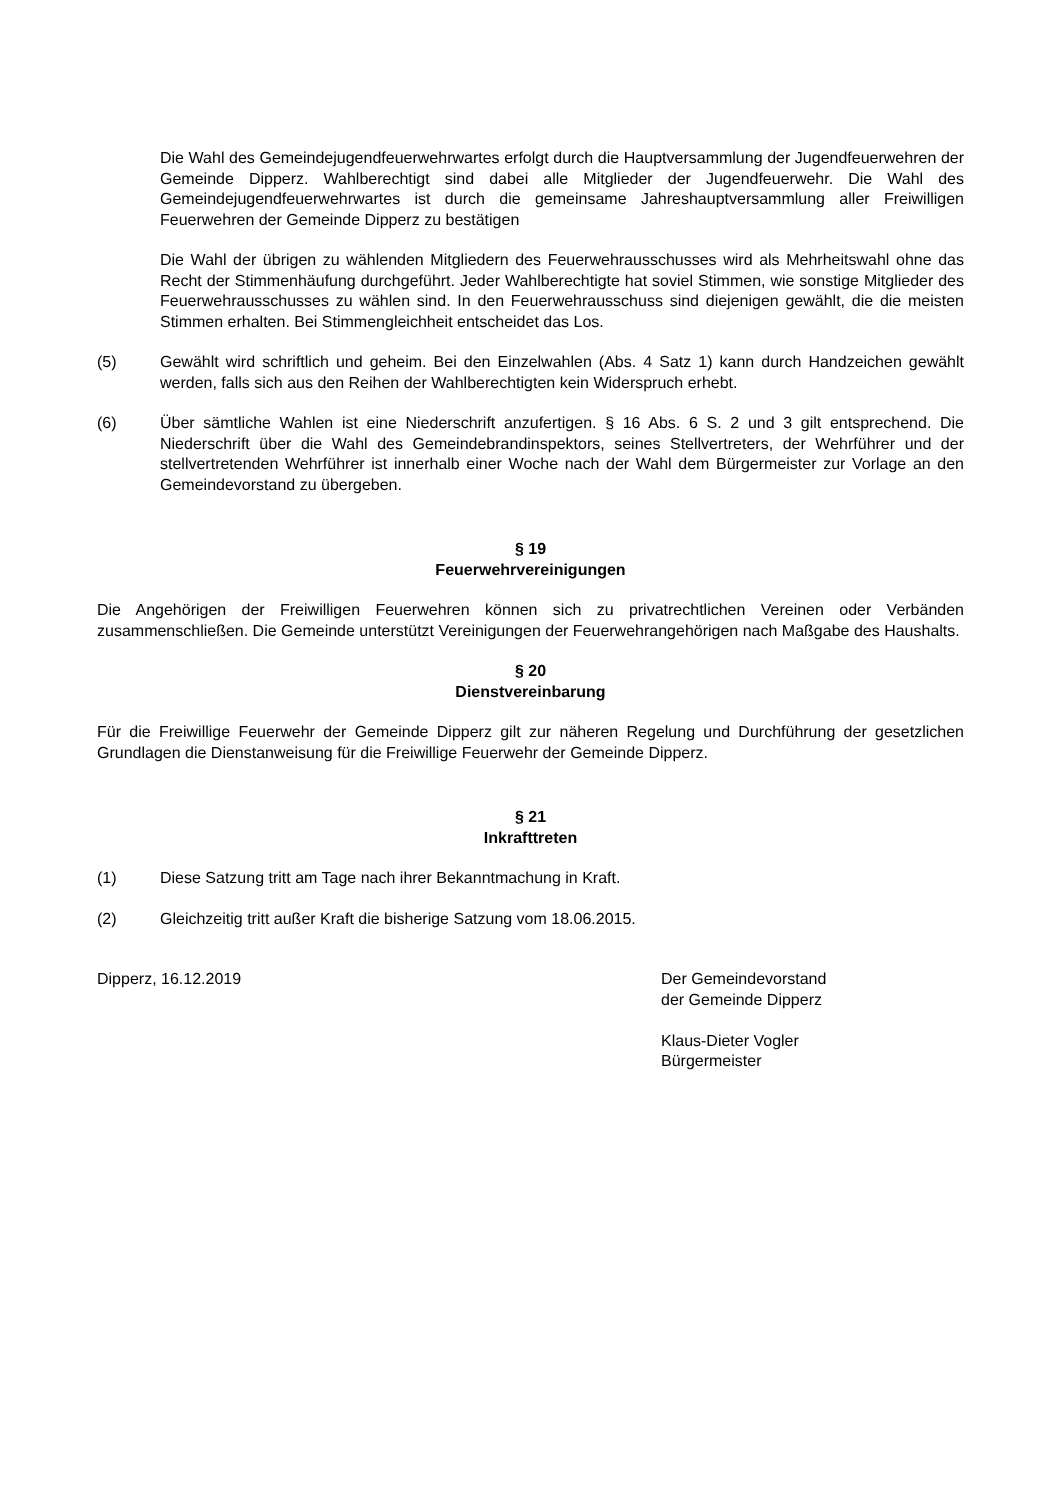Die Wahl des Gemeindejugendfeuerwehrwartes erfolgt durch die Hauptversammlung der Jugendfeuerwehren der Gemeinde Dipperz. Wahlberechtigt sind dabei alle Mitglieder der Jugendfeuerwehr. Die Wahl des Gemeindejugendfeuerwehrwartes ist durch die gemeinsame Jahreshauptversammlung aller Freiwilligen Feuerwehren der Gemeinde Dipperz zu bestätigen
Die Wahl der übrigen zu wählenden Mitgliedern des Feuerwehrausschusses wird als Mehrheitswahl ohne das Recht der Stimmenhäufung durchgeführt. Jeder Wahlberechtigte hat soviel Stimmen, wie sonstige Mitglieder des Feuerwehrausschusses zu wählen sind. In den Feuerwehrausschuss sind diejenigen gewählt, die die meisten Stimmen erhalten. Bei Stimmengleichheit entscheidet das Los.
(5) Gewählt wird schriftlich und geheim. Bei den Einzelwahlen (Abs. 4 Satz 1) kann durch Handzeichen gewählt werden, falls sich aus den Reihen der Wahlberechtigten kein Widerspruch erhebt.
(6) Über sämtliche Wahlen ist eine Niederschrift anzufertigen. § 16 Abs. 6 S. 2 und 3 gilt entsprechend. Die Niederschrift über die Wahl des Gemeindebrandinspektors, seines Stellvertreters, der Wehrführer und der stellvertretenden Wehrführer ist innerhalb einer Woche nach der Wahl dem Bürgermeister zur Vorlage an den Gemeindevorstand zu übergeben.
§ 19
Feuerwehrvereinigungen
Die Angehörigen der Freiwilligen Feuerwehren können sich zu privatrechtlichen Vereinen oder Verbänden zusammenschließen. Die Gemeinde unterstützt Vereinigungen der Feuerwehrangehörigen nach Maßgabe des Haushalts.
§ 20
Dienstvereinbarung
Für die Freiwillige Feuerwehr der Gemeinde Dipperz gilt zur näheren Regelung und Durchführung der gesetzlichen Grundlagen die Dienstanweisung für die Freiwillige Feuerwehr der Gemeinde Dipperz.
§ 21
Inkrafttreten
(1) Diese Satzung tritt am Tage nach ihrer Bekanntmachung in Kraft.
(2) Gleichzeitig tritt außer Kraft die bisherige Satzung vom 18.06.2015.
Dipperz, 16.12.2019 Der Gemeindevorstand
der Gemeinde Dipperz
Klaus-Dieter Vogler
Bürgermeister